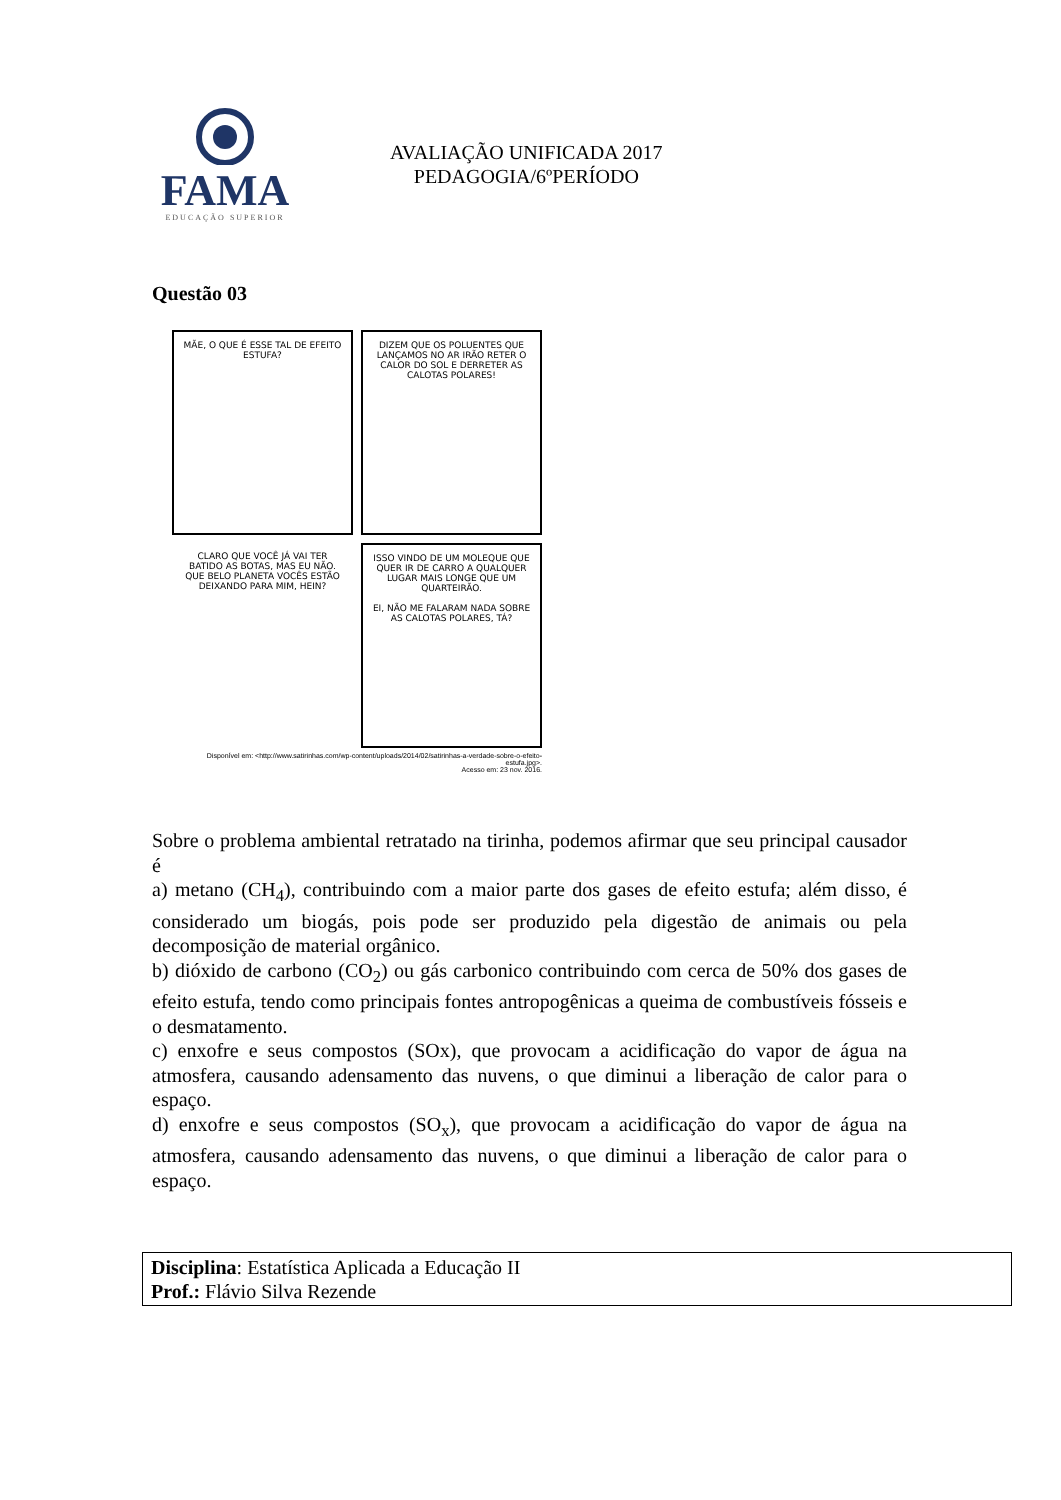FAMA
EDUCAÇÃO SUPERIOR
AVALIAÇÃO UNIFICADA 2017
PEDAGOGIA/6ºPERÍODO
Questão 03
MÃE, O QUE É ESSE TAL DE EFEITO ESTUFA?
DIZEM QUE OS POLUENTES QUE LANÇAMOS NO AR IRÃO RETER O CALOR DO SOL E DERRETER AS CALOTAS POLARES!
CLARO QUE VOCÊ JÁ VAI TER BATIDO AS BOTAS, MAS EU NÃO. QUE BELO PLANETA VOCÊS ESTÃO DEIXANDO PARA MIM, HEIN?
ISSO VINDO DE UM MOLEQUE QUE QUER IR DE CARRO A QUALQUER LUGAR MAIS LONGE QUE UM QUARTEIRÃO.
EI, NÃO ME FALARAM NADA SOBRE AS CALOTAS POLARES, TÁ?
Disponível em: <http://www.satirinhas.com/wp-content/uploads/2014/02/satirinhas-a-verdade-sobre-o-efeito-estufa.jpg>.
Acesso em: 23 nov. 2016.
Sobre o problema ambiental retratado na tirinha, podemos afirmar que seu principal causador é
a) metano (CH<sub>4</sub>), contribuindo com a maior parte dos gases de efeito estufa; além disso, é considerado um biogás, pois pode ser produzido pela digestão de animais ou pela decomposição de material orgânico.
b) dióxido de carbono (CO<sub>2</sub>) ou gás carbonico contribuindo com cerca de 50% dos gases de efeito estufa, tendo como principais fontes antropogênicas a queima de combustíveis fósseis e o desmatamento.
c) enxofre e seus compostos (SOx), que provocam a acidificação do vapor de água na atmosfera, causando adensamento das nuvens, o que diminui a liberação de calor para o espaço.
d) enxofre e seus compostos (SO<sub>x</sub>), que provocam a acidificação do vapor de água na atmosfera, causando adensamento das nuvens, o que diminui a liberação de calor para o espaço.
Disciplina: Estatística Aplicada a Educação II
Prof.: Flávio Silva Rezende